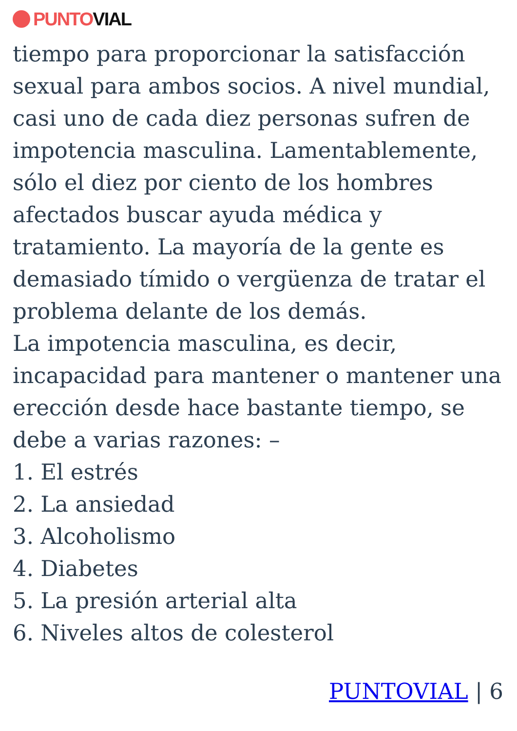PUNTO VIAL
tiempo para proporcionar la satisfacción sexual para ambos socios. A nivel mundial, casi uno de cada diez personas sufren de impotencia masculina. Lamentablemente, sólo el diez por ciento de los hombres afectados buscar ayuda médica y tratamiento. La mayoría de la gente es demasiado tímido o vergüenza de tratar el problema delante de los demás.
La impotencia masculina, es decir, incapacidad para mantener o mantener una erección desde hace bastante tiempo, se debe a varias razones: –
1. El estrés
2. La ansiedad
3. Alcoholismo
4. Diabetes
5. La presión arterial alta
6. Niveles altos de colesterol
PUNTOVIAL | 6